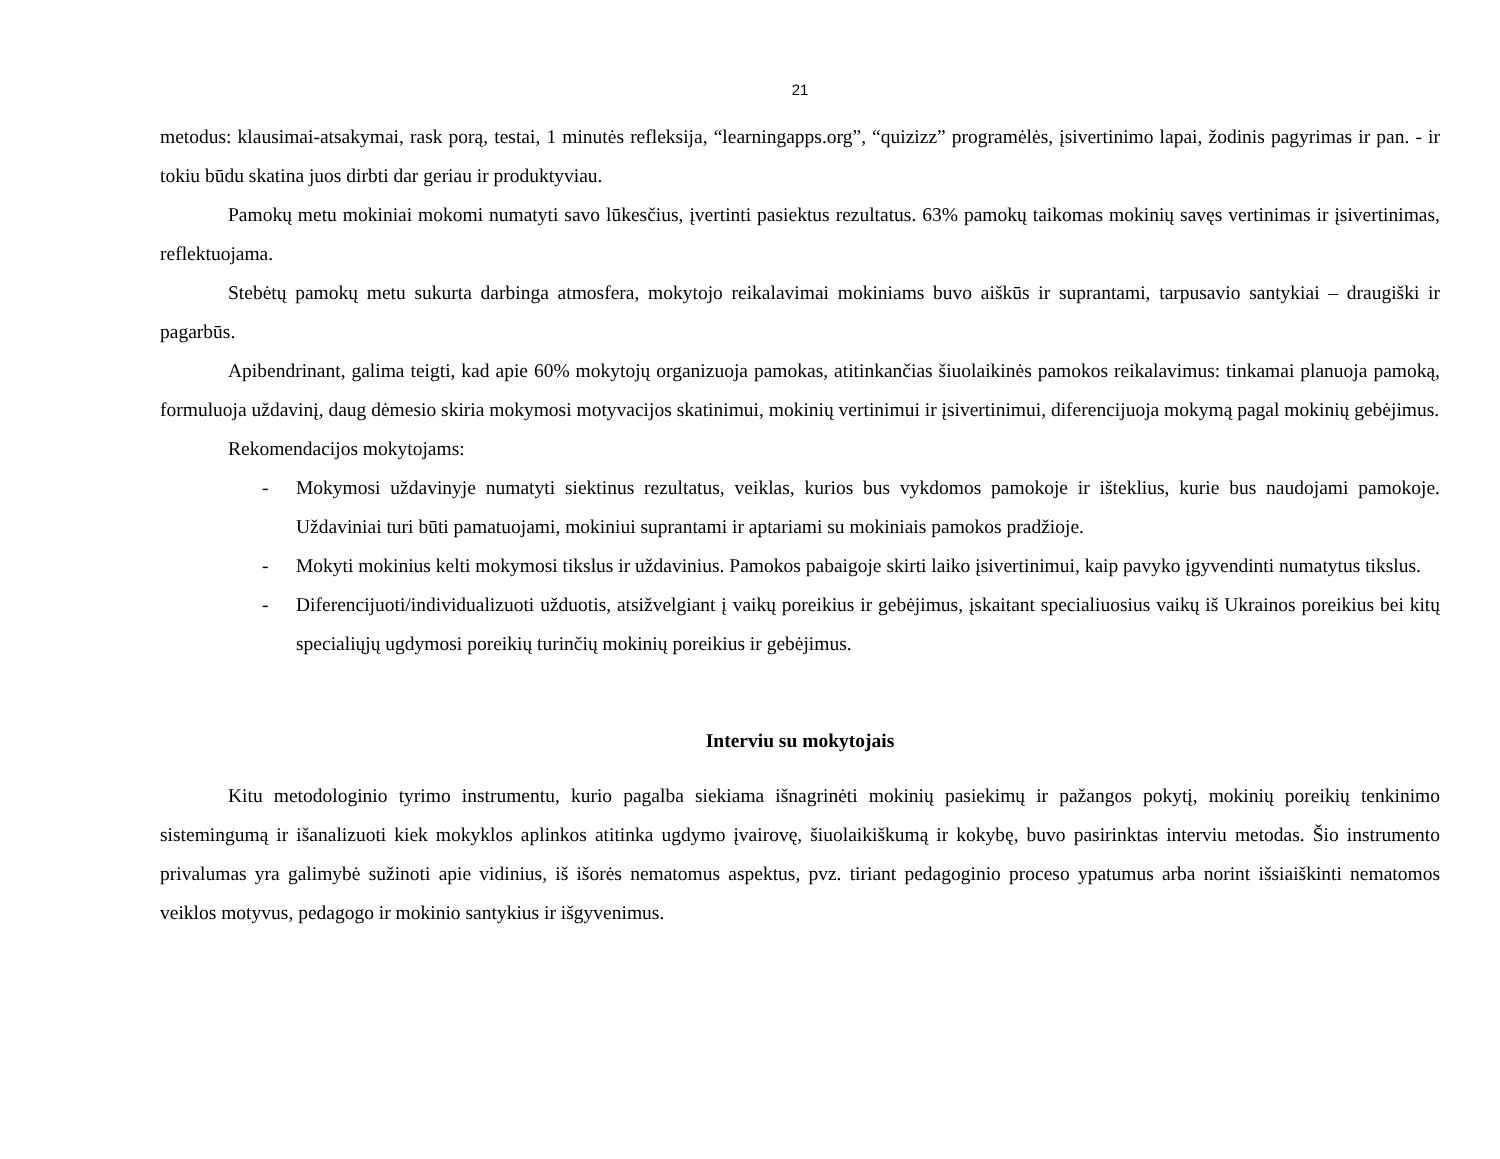21
metodus: klausimai-atsakymai, rask porą, testai, 1 minutės refleksija, “learningapps.org”, “quizizz” programėlės, įsivertinimo lapai, žodinis pagyrimas ir pan. - ir tokiu būdu skatina juos dirbti dar geriau ir produktyviau.
Pamokų metu mokiniai mokomi numatyti savo lūkesčius, įvertinti pasiektus rezultatus. 63% pamokų taikomas mokinių savęs vertinimas ir įsivertinimas, reflektuojama.
Stebėtų pamokų metu sukurta darbinga atmosfera, mokytojo reikalavimai mokiniams buvo aiškūs ir suprantami, tarpusavio santykiai – draugiški ir pagarbūs.
Apibendrinant, galima teigti, kad apie 60% mokytojų organizuoja pamokas, atitinkančias šiuolaikinės pamokos reikalavimus: tinkamai planuoja pamoką, formuluoja uždavinį, daug dėmesio skiria mokymosi motyvacijos skatinimui, mokinių vertinimui ir įsivertinimui, diferencijuoja mokymą pagal mokinių gebėjimus.
Rekomendacijos mokytojams:
- Mokymosi uždavinyje numatyti siektinus rezultatus, veiklas, kurios bus vykdomos pamokoje ir išteklius, kurie bus naudojami pamokoje. Uždaviniai turi būti pamatuojami, mokiniui suprantami ir aptariami su mokiniais pamokos pradžioje.
- Mokyti mokinius kelti mokymosi tikslus ir uždavinius. Pamokos pabaigoje skirti laiko įsivertinimui, kaip pavyko įgyvendinti numatytus tikslus.
- Diferencijuoti/individualizuoti užduotis, atsižvelgiant į vaikų poreikius ir gebėjimus, įskaitant specialiuosius vaikų iš Ukrainos poreikius bei kitų specialiųjų ugdymosi poreikių turinčių mokinių poreikius ir gebėjimus.
Interviu su mokytojais
Kitu metodologinio tyrimo instrumentu, kurio pagalba siekiama išnagrinėti mokinių pasiekimų ir pažangos pokytį, mokinių poreikių tenkinimo sistemingumą ir išanalizuoti kiek mokyklos aplinkos atitinka ugdymo įvairovę, šiuolaikiškumą ir kokybę, buvo pasirinktas interviu metodas. Šio instrumento privalumas yra galimybė sužinoti apie vidinius, iš išorės nematomus aspektus, pvz. tiriant pedagoginio proceso ypatumus arba norint išsiaiškinti nematomos veiklos motyvus, pedagogo ir mokinio santykius ir išgyvenimus.